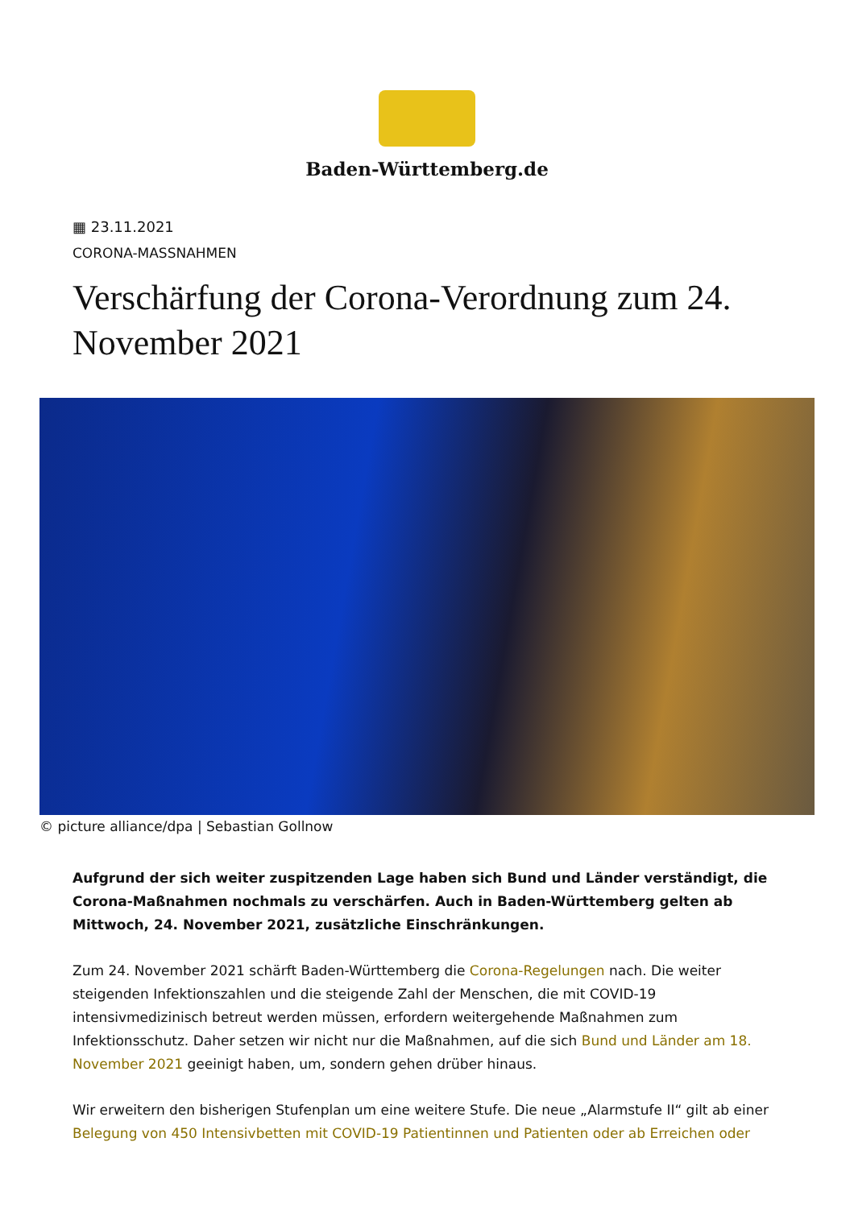Baden-Württemberg.de
▦ 23.11.2021
CORONA-MASSNAHMEN
Verschärfung der Corona-Verordnung zum 24. November 2021
© picture alliance/dpa | Sebastian Gollnow
Aufgrund der sich weiter zuspitzenden Lage haben sich Bund und Länder verständigt, die Corona-Maßnahmen nochmals zu verschärfen. Auch in Baden-Württemberg gelten ab Mittwoch, 24. November 2021, zusätzliche Einschränkungen.
Zum 24. November 2021 schärft Baden-Württemberg die Corona-Regelungen nach. Die weiter steigenden Infektionszahlen und die steigende Zahl der Menschen, die mit COVID-19 intensivmedizinisch betreut werden müssen, erfordern weitergehende Maßnahmen zum Infektionsschutz. Daher setzen wir nicht nur die Maßnahmen, auf die sich Bund und Länder am 18. November 2021 geeinigt haben, um, sondern gehen drüber hinaus.
Wir erweitern den bisherigen Stufenplan um eine weitere Stufe. Die neue „Alarmstufe II“ gilt ab einer Belegung von 450 Intensivbetten mit COVID-19 Patientinnen und Patienten oder ab Erreichen oder